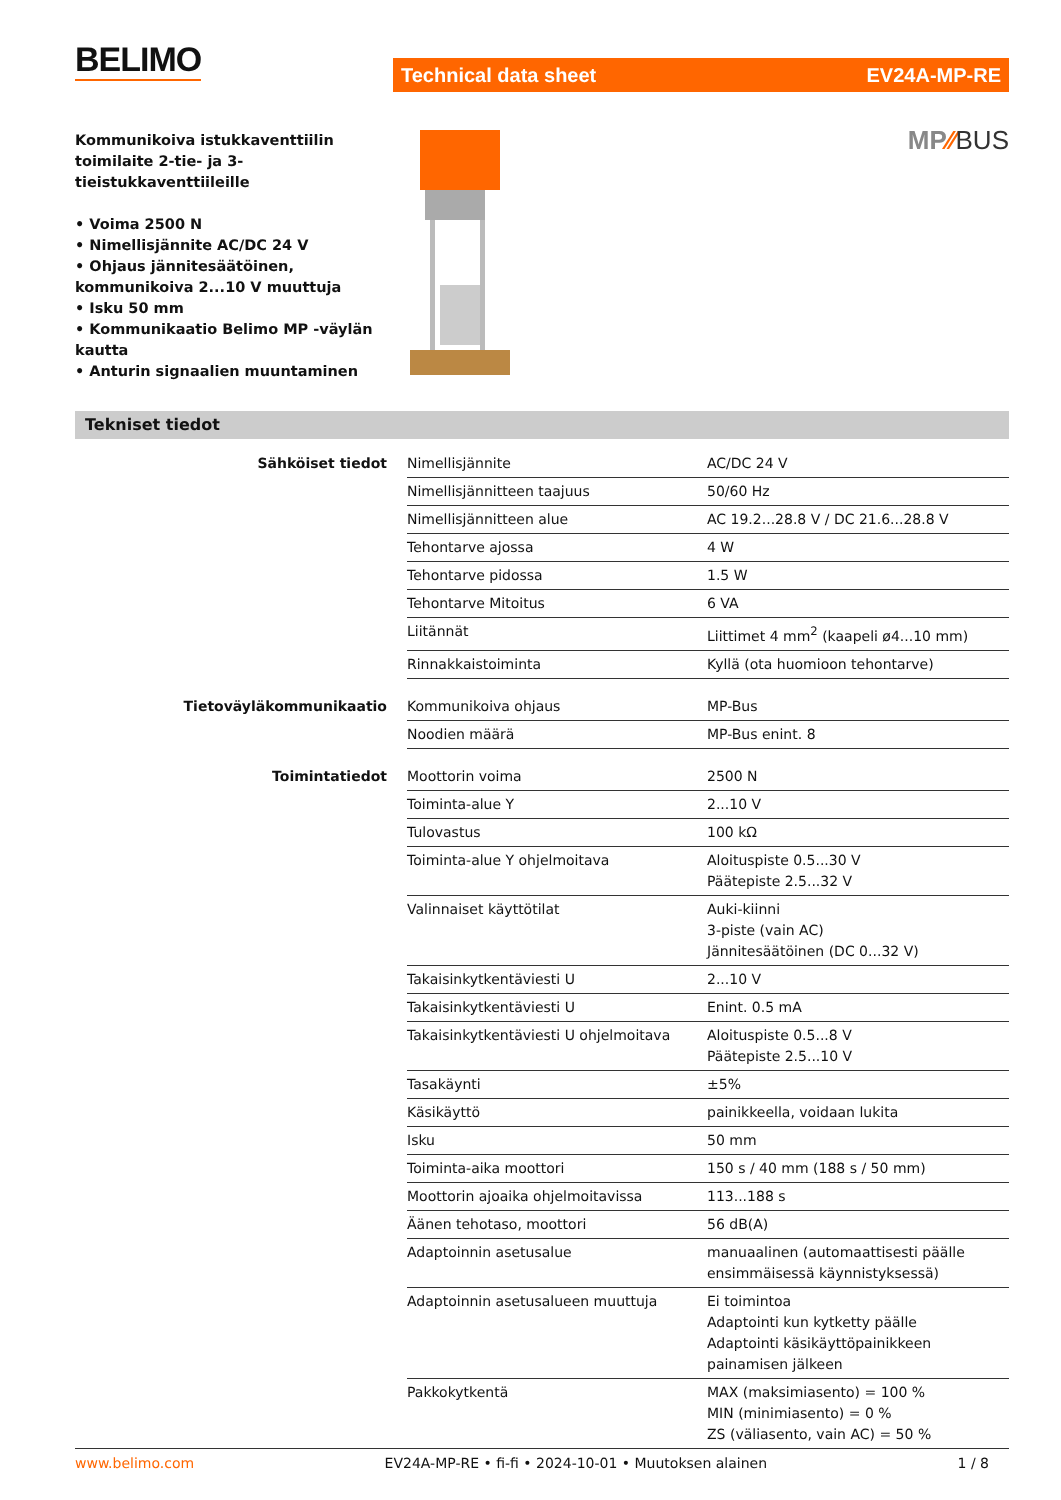BELIMO
Technical data sheet EV24A-MP-RE
Kommunikoiva istukkaventtiilin toimilaite 2-tie- ja 3-tieistukkaventtiileille
• Voima 2500 N
• Nimellisjännite AC/DC 24 V
• Ohjaus jännitesäätöinen, kommunikoiva 2...10 V muuttuja
• Isku 50 mm
• Kommunikaatio Belimo MP -väylän kautta
• Anturin signaalien muuntaminen
MP⁄⁄BUS
Tekniset tiedot
| Sähköiset tiedot | Nimellisjännite | AC/DC 24 V |
| | Nimellisjännitteen taajuus | 50/60 Hz |
| | Nimellisjännitteen alue | AC 19.2...28.8 V / DC 21.6...28.8 V |
| | Tehontarve ajossa | 4 W |
| | Tehontarve pidossa | 1.5 W |
| | Tehontarve Mitoitus | 6 VA |
| | Liitännät | Liittimet 4 mm<sup>2</sup> (kaapeli ø4...10 mm) |
| | Rinnakkaistoiminta | Kyllä (ota huomioon tehontarve) |
| Tietoväyläkommunikaatio | Kommunikoiva ohjaus | MP-Bus |
| | Noodien määrä | MP-Bus enint. 8 |
| Toimintatiedot | Moottorin voima | 2500 N |
| | Toiminta-alue Y | 2...10 V |
| | Tulovastus | 100 kΩ |
| | Toiminta-alue Y ohjelmoitava | Aloituspiste 0.5...30 V Päätepiste 2.5...32 V |
| | Valinnaiset käyttötilat | Auki-kiinni 3-piste (vain AC) Jännitesäätöinen (DC 0...32 V) |
| | Takaisinkytkentäviesti U | 2...10 V |
| | Takaisinkytkentäviesti U | Enint. 0.5 mA |
| | Takaisinkytkentäviesti U ohjelmoitava | Aloituspiste 0.5...8 V Päätepiste 2.5...10 V |
| | Tasakäynti | ±5% |
| | Käsikäyttö | painikkeella, voidaan lukita |
| | Isku | 50 mm |
| | Toiminta-aika moottori | 150 s / 40 mm (188 s / 50 mm) |
| | Moottorin ajoaika ohjelmoitavissa | 113...188 s |
| | Äänen tehotaso, moottori | 56 dB(A) |
| | Adaptoinnin asetusalue | manuaalinen (automaattisesti päälle ensimmäisessä käynnistyksessä) |
| | Adaptoinnin asetusalueen muuttuja | Ei toimintoa Adaptointi kun kytketty päälle Adaptointi käsikäyttöpainikkeen painamisen jälkeen |
| | Pakkokytkentä | MAX (maksimiasento) = 100 % MIN (minimiasento) = 0 % ZS (väliasento, vain AC) = 50 % |
www.belimo.com EV24A-MP-RE • fi-fi • 2024-10-01 • Muutoksen alainen 1 / 8